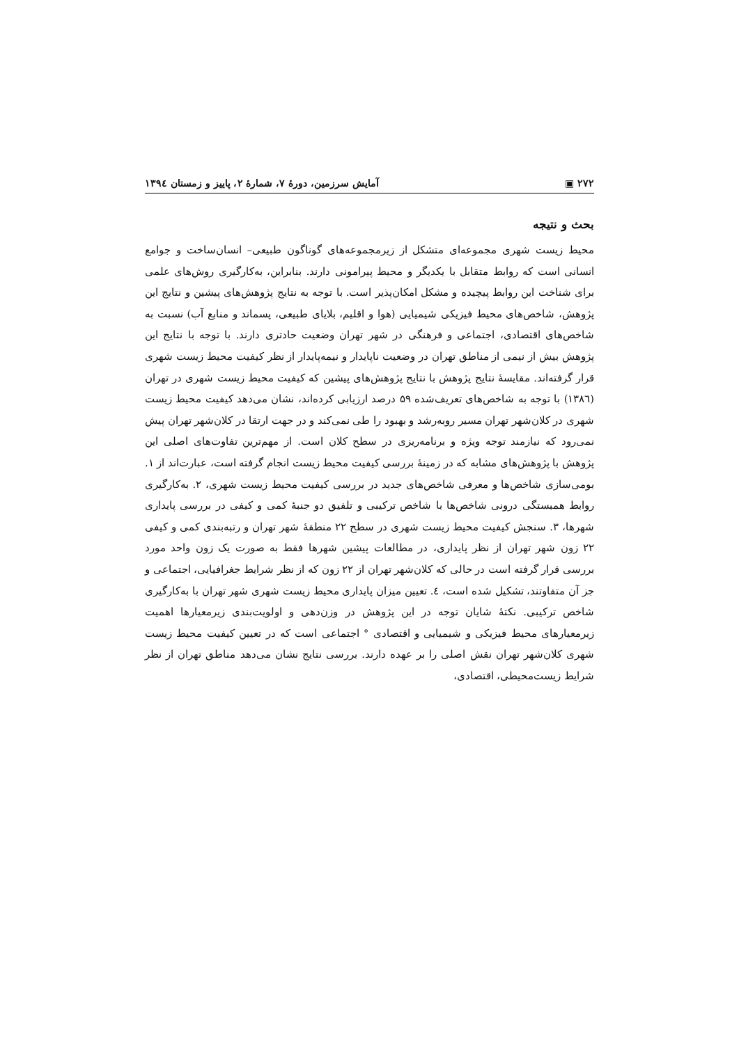۲۷۲ ▣ آمایش سرزمین، دورهٔ ۷، شمارهٔ ۲، پاییز و زمستان ۱۳۹٤
بحث و نتیجه
محیط زیست شهری مجموعه‌ای متشکل از زیرمجموعه‌های گوناگون طبیعی– انسان‌ساخت و جوامع انسانی است که روابط متقابل با یکدیگر و محیط پیرامونی دارند. بنابراین، به‌کارگیری روش‌های علمی برای شناخت این روابط پیچیده و مشکل امکان‌پذیر است. با توجه به نتایج پژوهش‌های پیشین و نتایج این پژوهش، شاخص‌های محیط فیزیکی شیمیایی (هوا و اقلیم، بلایای طبیعی، پسماند و منابع آب) نسبت به شاخص‌های اقتصادی، اجتماعی و فرهنگی در شهر تهران وضعیت حادتری دارند. با توجه با نتایج این پژوهش بیش از نیمی از مناطق تهران در وضعیت ناپایدار و نیمه‌پایدار از نظر کیفیت محیط زیست شهری قرار گرفته‌اند. مقایسهٔ نتایج پژوهش با نتایج پژوهش‌های پیشین که کیفیت محیط زیست شهری در تهران (۱۳۸٦) با توجه به شاخص‌های تعریف‌شده ۵۹ درصد ارزیابی کرده‌اند، نشان می‌دهد کیفیت محیط زیست شهری در کلان‌شهر تهران مسیر روبه‌رشد و بهبود را طی نمی‌کند و در جهت ارتقا در کلان‌شهر تهران پیش نمی‌رود که نیازمند توجه ویژه و برنامه‌ریزی در سطح کلان است. از مهم‌ترین تفاوت‌های اصلی این پژوهش با پژوهش‌های مشابه که در زمینهٔ بررسی کیفیت محیط زیست انجام گرفته است، عبارت‌اند از ۱. بومی‌سازی شاخص‌ها و معرفی شاخص‌های جدید در بررسی کیفیت محیط زیست شهری، ۲. به‌کارگیری روابط همبستگی درونی شاخص‌ها با شاخص ترکیبی و تلفیق دو جنبهٔ کمی و کیفی در بررسی پایداری شهرها، ۳. سنجش کیفیت محیط زیست شهری در سطح ۲۲ منطقهٔ شهر تهران و رتبه‌بندی کمی و کیفی ۲۲ زون شهر تهران از نظر پایداری، در مطالعات پیشین شهرها فقط به صورت یک زون واحد مورد بررسی قرار گرفته است در حالی که کلان‌شهر تهران از ۲۲ زون که از نظر شرایط جغرافیایی، اجتماعی و جز آن متفاوتند، تشکیل شده است، ٤. تعیین میزان پایداری محیط زیست شهری شهر تهران با به‌کارگیری شاخص ترکیبی. نکتهٔ شایان توجه در این پژوهش در وزن‌دهی و اولویت‌بندی زیرمعیارها اهمیت زیرمعیارهای محیط فیزیکی و شیمیایی و اقتصادی ° اجتماعی است که در تعیین کیفیت محیط زیست شهری کلان‌شهر تهران نقش اصلی را بر عهده دارند. بررسی نتایج نشان می‌دهد مناطق تهران از نظر شرایط زیست‌محیطی، اقتصادی،